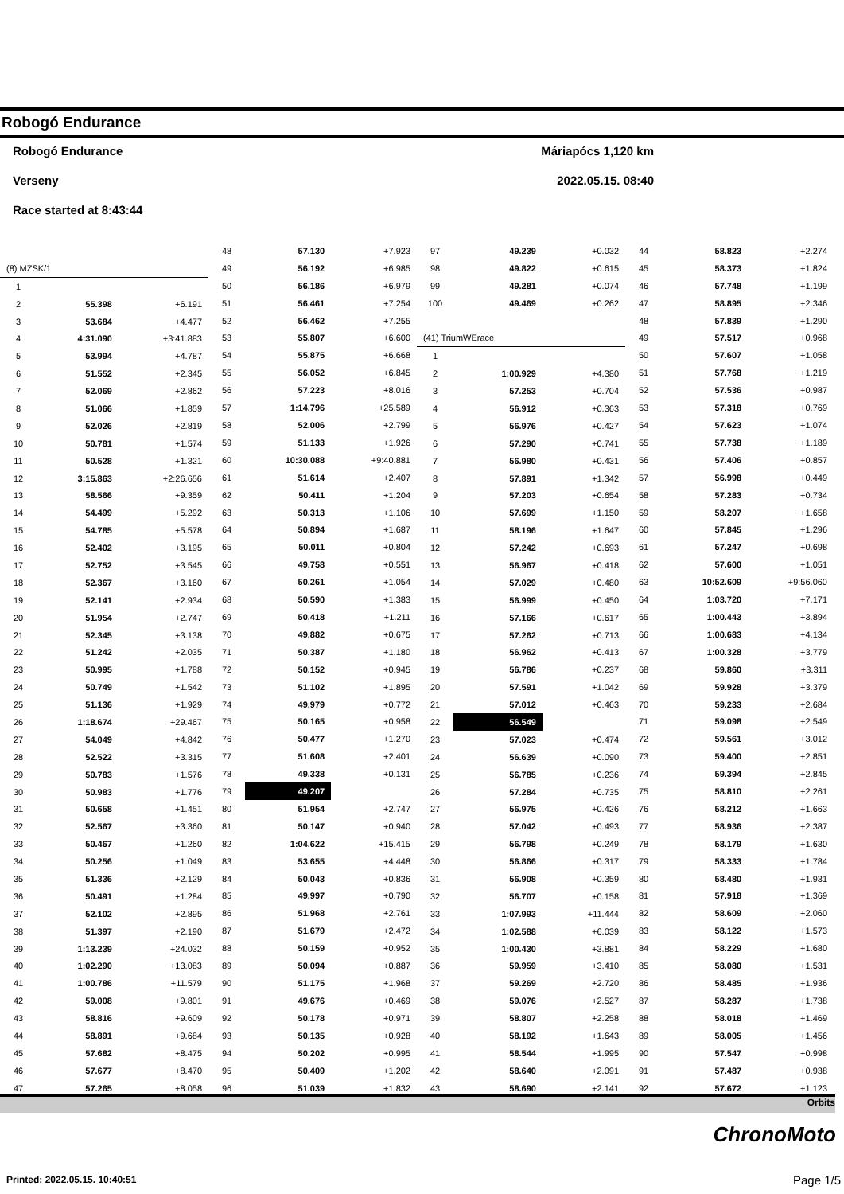Robogó Endurance
Robogó Endurance Máriapócs 1,120 km
Verseny 2022.05.15. 08:40
Race started at 8:43:44
| (8) MZSK/1 | | |
| 1 | | |
| 2 | 55.398 | +6.191 |
| 3 | 53.684 | +4.477 |
| 4 | 4:31.090 | +3:41.883 |
| 5 | 53.994 | +4.787 |
| 6 | 51.552 | +2.345 |
| 7 | 52.069 | +2.862 |
| 8 | 51.066 | +1.859 |
| 9 | 52.026 | +2.819 |
| 10 | 50.781 | +1.574 |
| 11 | 50.528 | +1.321 |
| 12 | 3:15.863 | +2:26.656 |
| 13 | 58.566 | +9.359 |
| 14 | 54.499 | +5.292 |
| 15 | 54.785 | +5.578 |
| 16 | 52.402 | +3.195 |
| 17 | 52.752 | +3.545 |
| 18 | 52.367 | +3.160 |
| 19 | 52.141 | +2.934 |
| 20 | 51.954 | +2.747 |
| 21 | 52.345 | +3.138 |
| 22 | 51.242 | +2.035 |
| 23 | 50.995 | +1.788 |
| 24 | 50.749 | +1.542 |
| 25 | 51.136 | +1.929 |
| 26 | 1:18.674 | +29.467 |
| 27 | 54.049 | +4.842 |
| 28 | 52.522 | +3.315 |
| 29 | 50.783 | +1.576 |
| 30 | 50.983 | +1.776 |
| 31 | 50.658 | +1.451 |
| 32 | 52.567 | +3.360 |
| 33 | 50.467 | +1.260 |
| 34 | 50.256 | +1.049 |
| 35 | 51.336 | +2.129 |
| 36 | 50.491 | +1.284 |
| 37 | 52.102 | +2.895 |
| 38 | 51.397 | +2.190 |
| 39 | 1:13.239 | +24.032 |
| 40 | 1:02.290 | +13.083 |
| 41 | 1:00.786 | +11.579 |
| 42 | 59.008 | +9.801 |
| 43 | 58.816 | +9.609 |
| 44 | 58.891 | +9.684 |
| 45 | 57.682 | +8.475 |
| 46 | 57.677 | +8.470 |
| 47 | 57.265 | +8.058 |
| 48 | 57.130 | +7.923 |
| 49 | 56.192 | +6.985 |
| 50 | 56.186 | +6.979 |
| 51 | 56.461 | +7.254 |
| 52 | 56.462 | +7.255 |
| 53 | 55.807 | +6.600 |
| 54 | 55.875 | +6.668 |
| 55 | 56.052 | +6.845 |
| 56 | 57.223 | +8.016 |
| 57 | 1:14.796 | +25.589 |
| 58 | 52.006 | +2.799 |
| 59 | 51.133 | +1.926 |
| 60 | 10:30.088 | +9:40.881 |
| 61 | 51.614 | +2.407 |
| 62 | 50.411 | +1.204 |
| 63 | 50.313 | +1.106 |
| 64 | 50.894 | +1.687 |
| 65 | 50.011 | +0.804 |
| 66 | 49.758 | +0.551 |
| 67 | 50.261 | +1.054 |
| 68 | 50.590 | +1.383 |
| 69 | 50.418 | +1.211 |
| 70 | 49.882 | +0.675 |
| 71 | 50.387 | +1.180 |
| 72 | 50.152 | +0.945 |
| 73 | 51.102 | +1.895 |
| 74 | 49.979 | +0.772 |
| 75 | 50.165 | +0.958 |
| 76 | 50.477 | +1.270 |
| 77 | 51.608 | +2.401 |
| 78 | 49.338 | +0.131 |
| 79 | 49.207 | |
| 80 | 51.954 | +2.747 |
| 81 | 50.147 | +0.940 |
| 82 | 1:04.622 | +15.415 |
| 83 | 53.655 | +4.448 |
| 84 | 50.043 | +0.836 |
| 85 | 49.997 | +0.790 |
| 86 | 51.968 | +2.761 |
| 87 | 51.679 | +2.472 |
| 88 | 50.159 | +0.952 |
| 89 | 50.094 | +0.887 |
| 90 | 51.175 | +1.968 |
| 91 | 49.676 | +0.469 |
| 92 | 50.178 | +0.971 |
| 93 | 50.135 | +0.928 |
| 94 | 50.202 | +0.995 |
| 95 | 50.409 | +1.202 |
| 96 | 51.039 | +1.832 |
| 97 | 49.239 | +0.032 |
| 98 | 49.822 | +0.615 |
| 99 | 49.281 | +0.074 |
| 100 | 49.469 | +0.262 |
| (41) TriumWErace | | |
| 1 | | |
| 2 | 1:00.929 | +4.380 |
| 3 | 57.253 | +0.704 |
| 4 | 56.912 | +0.363 |
| 5 | 56.976 | +0.427 |
| 6 | 57.290 | +0.741 |
| 7 | 56.980 | +0.431 |
| 8 | 57.891 | +1.342 |
| 9 | 57.203 | +0.654 |
| 10 | 57.699 | +1.150 |
| 11 | 58.196 | +1.647 |
| 12 | 57.242 | +0.693 |
| 13 | 56.967 | +0.418 |
| 14 | 57.029 | +0.480 |
| 15 | 56.999 | +0.450 |
| 16 | 57.166 | +0.617 |
| 17 | 57.262 | +0.713 |
| 18 | 56.962 | +0.413 |
| 19 | 56.786 | +0.237 |
| 20 | 57.591 | +1.042 |
| 21 | 57.012 | +0.463 |
| 22 | 56.549 | |
| 23 | 57.023 | +0.474 |
| 24 | 56.639 | +0.090 |
| 25 | 56.785 | +0.236 |
| 26 | 57.284 | +0.735 |
| 27 | 56.975 | +0.426 |
| 28 | 57.042 | +0.493 |
| 29 | 56.798 | +0.249 |
| 30 | 56.866 | +0.317 |
| 31 | 56.908 | +0.359 |
| 32 | 56.707 | +0.158 |
| 33 | 1:07.993 | +11.444 |
| 34 | 1:02.588 | +6.039 |
| 35 | 1:00.430 | +3.881 |
| 36 | 59.959 | +3.410 |
| 37 | 59.269 | +2.720 |
| 38 | 59.076 | +2.527 |
| 39 | 58.807 | +2.258 |
| 40 | 58.192 | +1.643 |
| 41 | 58.544 | +1.995 |
| 42 | 58.640 | +2.091 |
| 43 | 58.690 | +2.141 |
| 44 | 58.823 | +2.274 |
| 45 | 58.373 | +1.824 |
| 46 | 57.748 | +1.199 |
| 47 | 58.895 | +2.346 |
| 48 | 57.839 | +1.290 |
| 49 | 57.517 | +0.968 |
| 50 | 57.607 | +1.058 |
| 51 | 57.768 | +1.219 |
| 52 | 57.536 | +0.987 |
| 53 | 57.318 | +0.769 |
| 54 | 57.623 | +1.074 |
| 55 | 57.738 | +1.189 |
| 56 | 57.406 | +0.857 |
| 57 | 56.998 | +0.449 |
| 58 | 57.283 | +0.734 |
| 59 | 58.207 | +1.658 |
| 60 | 57.845 | +1.296 |
| 61 | 57.247 | +0.698 |
| 62 | 57.600 | +1.051 |
| 63 | 10:52.609 | +9:56.060 |
| 64 | 1:03.720 | +7.171 |
| 65 | 1:00.443 | +3.894 |
| 66 | 1:00.683 | +4.134 |
| 67 | 1:00.328 | +3.779 |
| 68 | 59.860 | +3.311 |
| 69 | 59.928 | +3.379 |
| 70 | 59.233 | +2.684 |
| 71 | 59.098 | +2.549 |
| 72 | 59.561 | +3.012 |
| 73 | 59.400 | +2.851 |
| 74 | 59.394 | +2.845 |
| 75 | 58.810 | +2.261 |
| 76 | 58.212 | +1.663 |
| 77 | 58.936 | +2.387 |
| 78 | 58.179 | +1.630 |
| 79 | 58.333 | +1.784 |
| 80 | 58.480 | +1.931 |
| 81 | 57.918 | +1.369 |
| 82 | 58.609 | +2.060 |
| 83 | 58.122 | +1.573 |
| 84 | 58.229 | +1.680 |
| 85 | 58.080 | +1.531 |
| 86 | 58.485 | +1.936 |
| 87 | 58.287 | +1.738 |
| 88 | 58.018 | +1.469 |
| 89 | 58.005 | +1.456 |
| 90 | 57.547 | +0.998 |
| 91 | 57.487 | +0.938 |
| 92 | 57.672 | +1.123 |
Orbits
ChronoMoto
Printed: 2022.05.15. 10:40:51 Page 1/5